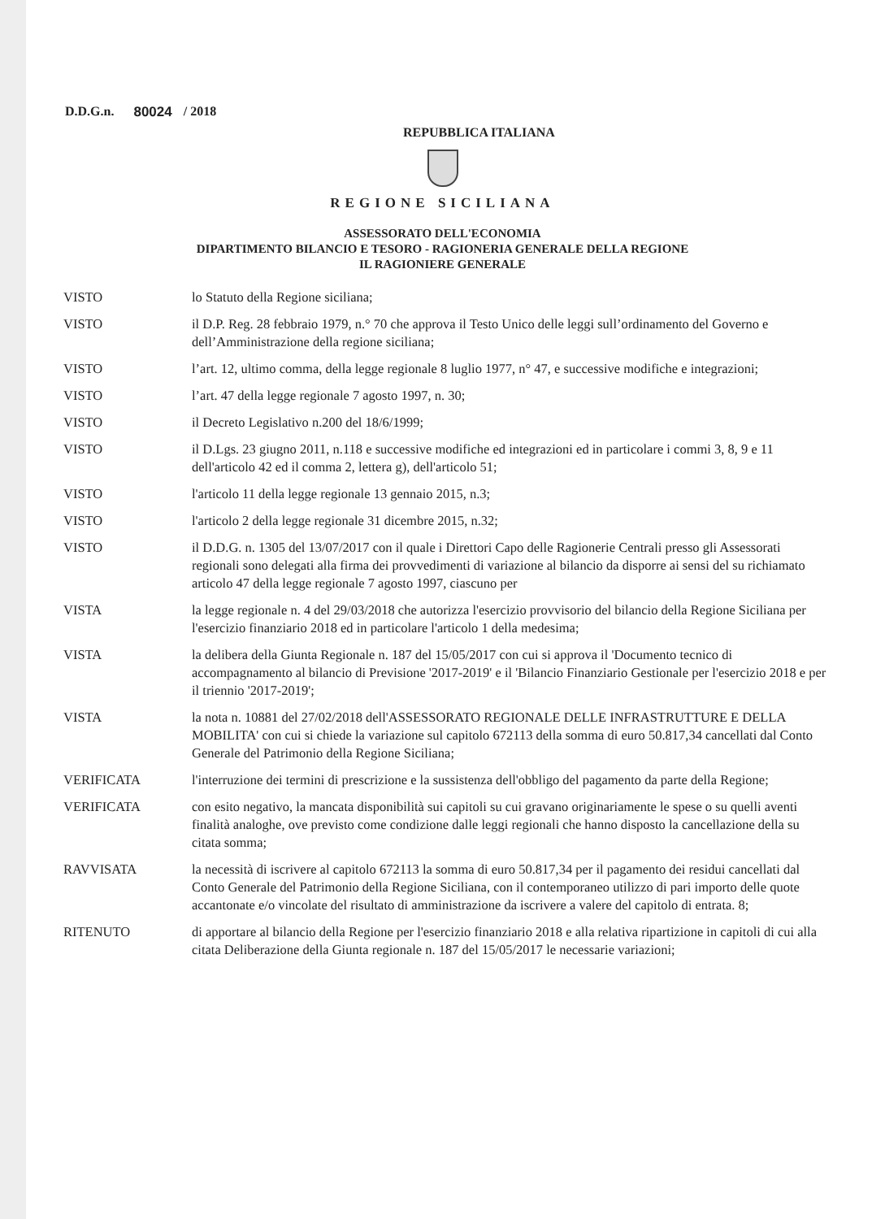D.D.G.n. 80024 / 2018
REPUBBLICA ITALIANA
REGIONE SICILIANA
ASSESSORATO DELL'ECONOMIA
DIPARTIMENTO BILANCIO E TESORO - RAGIONERIA GENERALE DELLA REGIONE
IL RAGIONIERE GENERALE
VISTO lo Statuto della Regione siciliana;
VISTO il D.P. Reg. 28 febbraio 1979, n.° 70 che approva il Testo Unico delle leggi sull’ordinamento del Governo e dell’Amministrazione della regione siciliana;
VISTO l’art. 12, ultimo comma, della legge regionale 8 luglio 1977, n° 47, e successive modifiche e integrazioni;
VISTO l’art. 47 della legge regionale 7 agosto 1997, n. 30;
VISTO il Decreto Legislativo n.200 del 18/6/1999;
VISTO il D.Lgs. 23 giugno 2011, n.118 e successive modifiche ed integrazioni ed in particolare i commi 3, 8, 9 e 11 dell'articolo 42 ed il comma 2, lettera g), dell'articolo 51;
VISTO l'articolo 11 della legge regionale 13 gennaio 2015, n.3;
VISTO l'articolo 2 della legge regionale 31 dicembre 2015, n.32;
VISTO il D.D.G. n. 1305 del 13/07/2017 con il quale i Direttori Capo delle Ragionerie Centrali presso gli Assessorati regionali sono delegati alla firma dei provvedimenti di variazione al bilancio da disporre ai sensi del su richiamato articolo 47 della legge regionale 7 agosto 1997, ciascuno per
VISTA la legge regionale n. 4 del 29/03/2018 che autorizza l'esercizio provvisorio del bilancio della Regione Siciliana per l'esercizio finanziario 2018 ed in particolare l'articolo 1 della medesima;
VISTA la delibera della Giunta Regionale n. 187 del 15/05/2017 con cui si approva il 'Documento tecnico di accompagnamento al bilancio di Previsione '2017-2019' e il 'Bilancio Finanziario Gestionale per l'esercizio 2018 e per il triennio '2017-2019';
VISTA la nota n. 10881 del 27/02/2018 dell'ASSESSORATO REGIONALE DELLE INFRASTRUTTURE E DELLA MOBILITA' con cui si chiede la variazione sul capitolo 672113 della somma di euro 50.817,34 cancellati dal Conto Generale del Patrimonio della Regione Siciliana;
VERIFICATA l'interruzione dei termini di prescrizione e la sussistenza dell'obbligo del pagamento da parte della Regione;
VERIFICATA con esito negativo, la mancata disponibilità sui capitoli su cui gravano originariamente le spese o su quelli aventi finalità analoghe, ove previsto come condizione dalle leggi regionali che hanno disposto la cancellazione della su citata somma;
RAVVISATA la necessità di iscrivere al capitolo 672113 la somma di euro 50.817,34 per il pagamento dei residui cancellati dal Conto Generale del Patrimonio della Regione Siciliana, con il contemporaneo utilizzo di pari importo delle quote accantonate e/o vincolate del risultato di amministrazione da iscrivere a valere del capitolo di entrata. 8;
RITENUTO di apportare al bilancio della Regione per l'esercizio finanziario 2018 e alla relativa ripartizione in capitoli di cui alla citata Deliberazione della Giunta regionale n. 187 del 15/05/2017 le necessarie variazioni;